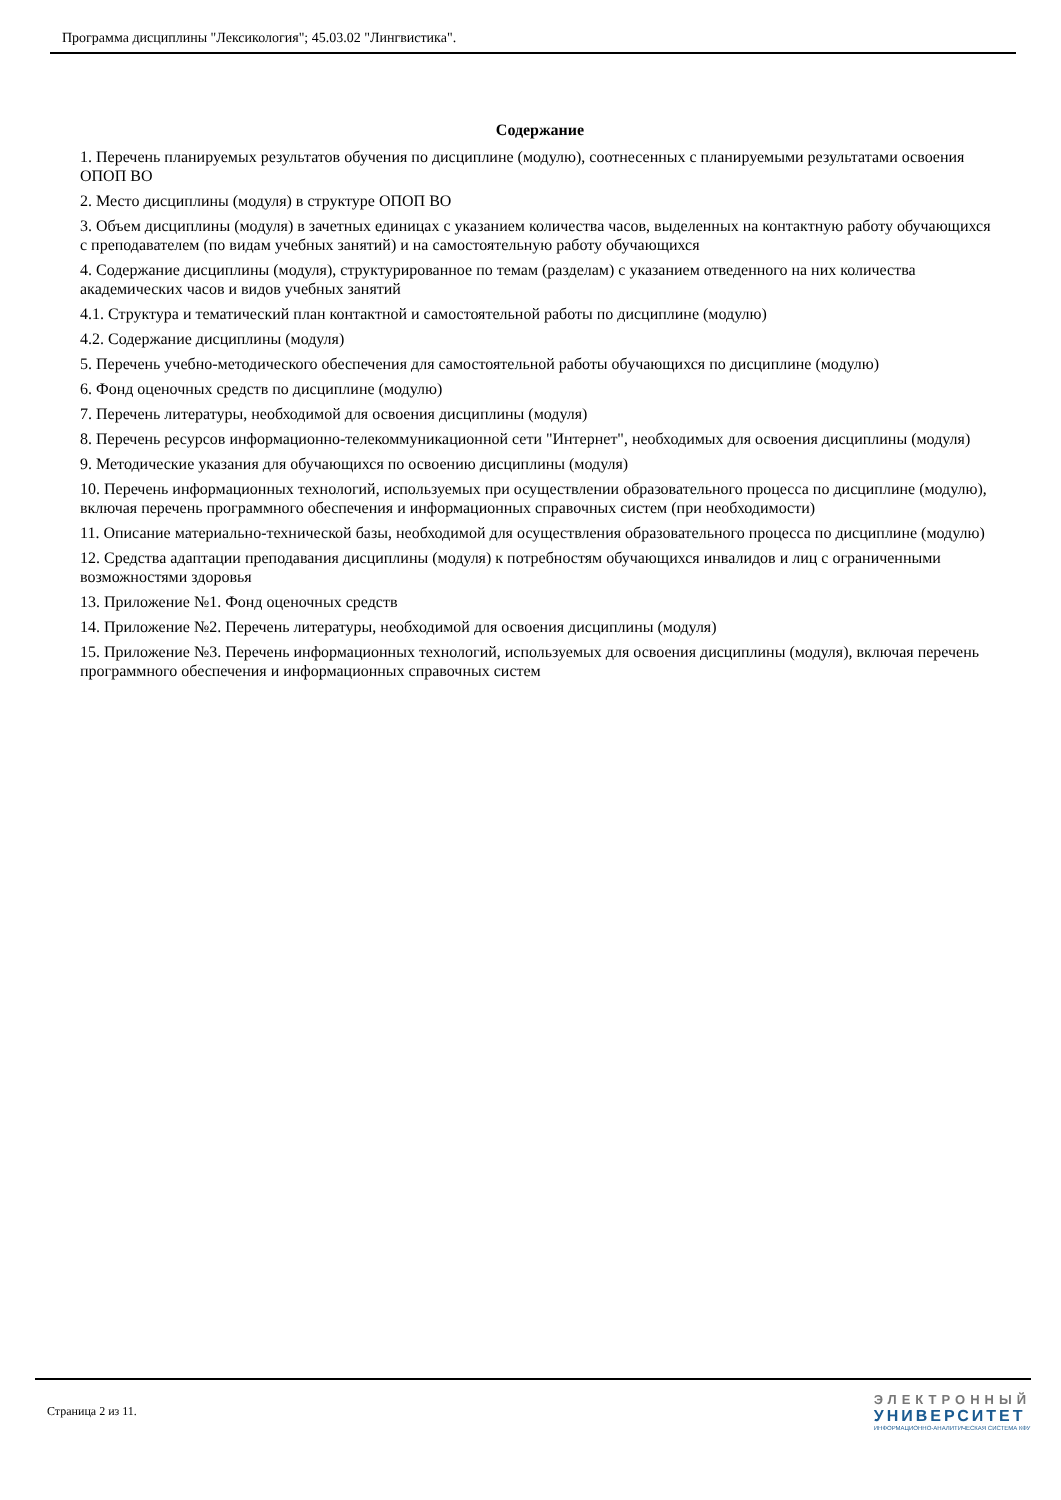Программа дисциплины "Лексикология"; 45.03.02 "Лингвистика".
Содержание
1. Перечень планируемых результатов обучения по дисциплине (модулю), соотнесенных с планируемыми результатами освоения ОПОП ВО
2. Место дисциплины (модуля) в структуре ОПОП ВО
3. Объем дисциплины (модуля) в зачетных единицах с указанием количества часов, выделенных на контактную работу обучающихся с преподавателем (по видам учебных занятий) и на самостоятельную работу обучающихся
4. Содержание дисциплины (модуля), структурированное по темам (разделам) с указанием отведенного на них количества академических часов и видов учебных занятий
4.1. Структура и тематический план контактной и самостоятельной работы по дисциплине (модулю)
4.2. Содержание дисциплины (модуля)
5. Перечень учебно-методического обеспечения для самостоятельной работы обучающихся по дисциплине (модулю)
6. Фонд оценочных средств по дисциплине (модулю)
7. Перечень литературы, необходимой для освоения дисциплины (модуля)
8. Перечень ресурсов информационно-телекоммуникационной сети "Интернет", необходимых для освоения дисциплины (модуля)
9. Методические указания для обучающихся по освоению дисциплины (модуля)
10. Перечень информационных технологий, используемых при осуществлении образовательного процесса по дисциплине (модулю), включая перечень программного обеспечения и информационных справочных систем (при необходимости)
11. Описание материально-технической базы, необходимой для осуществления образовательного процесса по дисциплине (модулю)
12. Средства адаптации преподавания дисциплины (модуля) к потребностям обучающихся инвалидов и лиц с ограниченными возможностями здоровья
13. Приложение №1. Фонд оценочных средств
14. Приложение №2. Перечень литературы, необходимой для освоения дисциплины (модуля)
15. Приложение №3. Перечень информационных технологий, используемых для освоения дисциплины (модуля), включая перечень программного обеспечения и информационных справочных систем
Страница 2 из 11.
ЭЛЕКТРОННЫЙ
УНИВЕРСИТЕТ
ИНФОРМАЦИОННО-АНАЛИТИЧЕСКАЯ СИСТЕМА КФУ